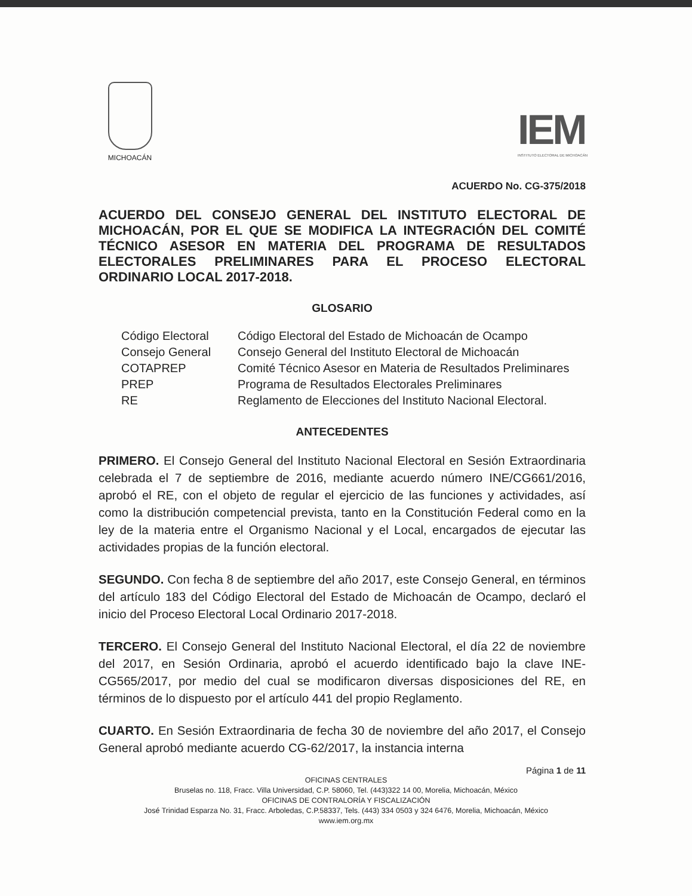MICHOACÁN
IEM
INSTITUTO ELECTORAL DE MICHOACÁN
ACUERDO No. CG-375/2018
ACUERDO DEL CONSEJO GENERAL DEL INSTITUTO ELECTORAL DE MICHOACÁN, POR EL QUE SE MODIFICA LA INTEGRACIÓN DEL COMITÉ TÉCNICO ASESOR EN MATERIA DEL PROGRAMA DE RESULTADOS ELECTORALES PRELIMINARES PARA EL PROCESO ELECTORAL ORDINARIO LOCAL 2017-2018.
GLOSARIO
| Código Electoral | Código Electoral del Estado de Michoacán de Ocampo |
| Consejo General | Consejo General del Instituto Electoral de Michoacán |
| COTAPREP | Comité Técnico Asesor en Materia de Resultados Preliminares |
| PREP | Programa de Resultados Electorales Preliminares |
| RE | Reglamento de Elecciones del Instituto Nacional Electoral. |
ANTECEDENTES
PRIMERO. El Consejo General del Instituto Nacional Electoral en Sesión Extraordinaria celebrada el 7 de septiembre de 2016, mediante acuerdo número INE/CG661/2016, aprobó el RE, con el objeto de regular el ejercicio de las funciones y actividades, así como la distribución competencial prevista, tanto en la Constitución Federal como en la ley de la materia entre el Organismo Nacional y el Local, encargados de ejecutar las actividades propias de la función electoral.
SEGUNDO. Con fecha 8 de septiembre del año 2017, este Consejo General, en términos del artículo 183 del Código Electoral del Estado de Michoacán de Ocampo, declaró el inicio del Proceso Electoral Local Ordinario 2017-2018.
TERCERO. El Consejo General del Instituto Nacional Electoral, el día 22 de noviembre del 2017, en Sesión Ordinaria, aprobó el acuerdo identificado bajo la clave INE-CG565/2017, por medio del cual se modificaron diversas disposiciones del RE, en términos de lo dispuesto por el artículo 441 del propio Reglamento.
CUARTO. En Sesión Extraordinaria de fecha 30 de noviembre del año 2017, el Consejo General aprobó mediante acuerdo CG-62/2017, la instancia interna
Página 1 de 11
OFICINAS CENTRALES
Bruselas no. 118, Fracc. Villa Universidad, C.P. 58060, Tel. (443)322 14 00, Morelia, Michoacán, México
OFICINAS DE CONTRALORÍA Y FISCALIZACIÓN
José Trinidad Esparza No. 31, Fracc. Arboledas, C.P.58337, Tels. (443) 334 0503 y 324 6476, Morelia, Michoacán, México
www.iem.org.mx